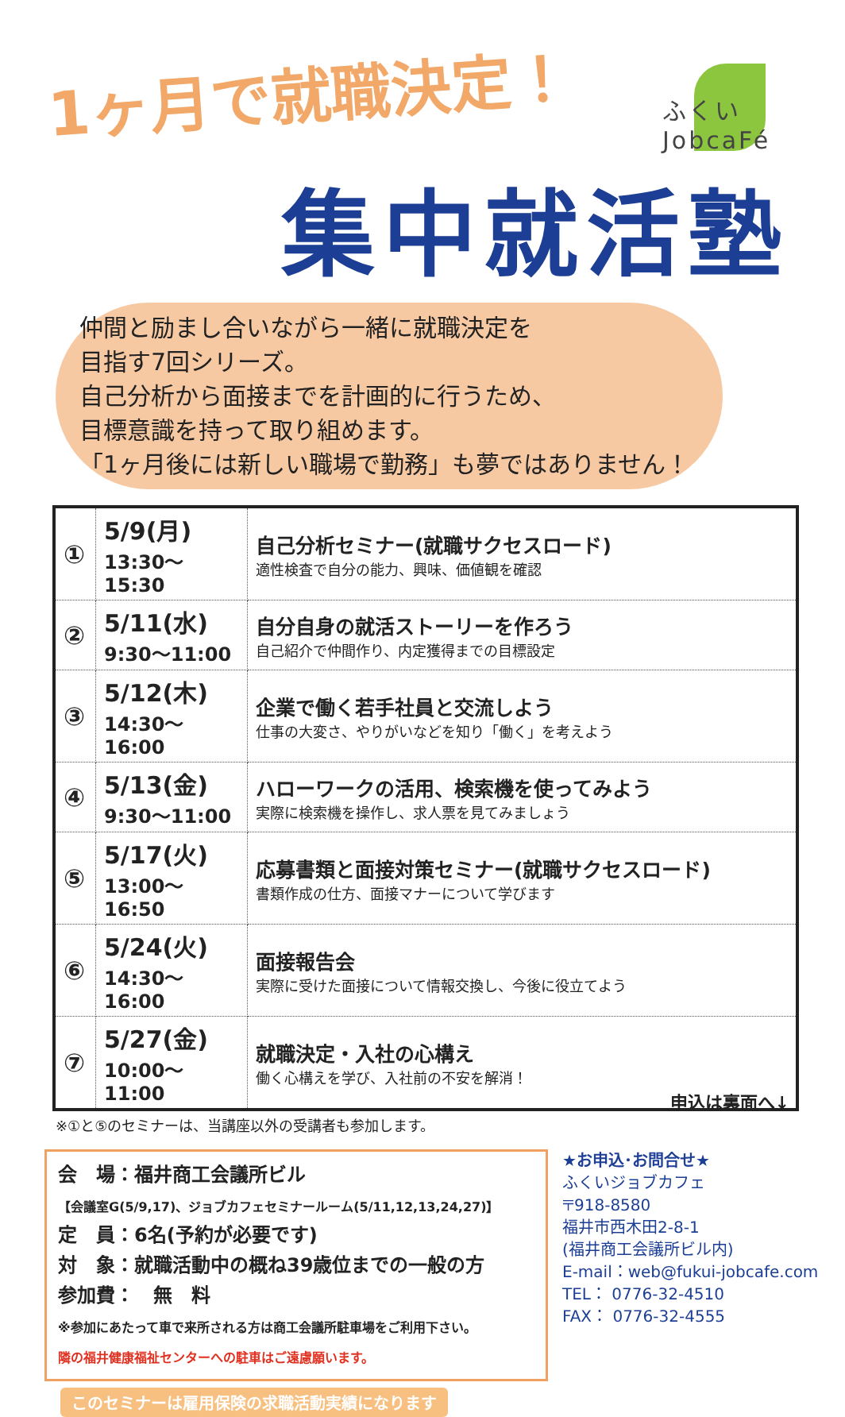1ヶ月で就職決定！
ふくい JobcaFé
集中就活塾
仲間と励まし合いながら一緒に就職決定を
目指す7回シリーズ。
自己分析から面接までを計画的に行うため、
目標意識を持って取り組めます。
「1ヶ月後には新しい職場で勤務」も夢ではありません！
| ① | 5/9(月) 13:30～15:30 | 自己分析セミナー(就職サクセスロード) 適性検査で自分の能力、興味、価値観を確認 |
| ② | 5/11(水) 9:30～11:00 | 自分自身の就活ストーリーを作ろう 自己紹介で仲間作り、内定獲得までの目標設定 |
| ③ | 5/12(木) 14:30～16:00 | 企業で働く若手社員と交流しよう 仕事の大変さ、やりがいなどを知り「働く」を考えよう |
| ④ | 5/13(金) 9:30～11:00 | ハローワークの活用、検索機を使ってみよう 実際に検索機を操作し、求人票を見てみましょう |
| ⑤ | 5/17(火) 13:00～16:50 | 応募書類と面接対策セミナー(就職サクセスロード) 書類作成の仕方、面接マナーについて学びます |
| ⑥ | 5/24(火) 14:30～16:00 | 面接報告会 実際に受けた面接について情報交換し、今後に役立てよう |
| ⑦ | 5/27(金) 10:00～11:00 | 就職決定・入社の心構え 働く心構えを学び、入社前の不安を解消！ |
※①と⑤のセミナーは、当講座以外の受講者も参加します。
会　場：福井商工会議所ビル
【会議室G(5/9,17)、ジョブカフェセミナールーム(5/11,12,13,24,27)】
定　員：6名(予約が必要です)
対　象：就職活動中の概ね39歳位までの一般の方
参加費：　無　料
※参加にあたって車で来所される方は商工会議所駐車場をご利用下さい。
隣の福井健康福祉センターへの駐車はご遠慮願います。
★お申込･お問合せ★
ふくいジョブカフェ
〒918-8580
福井市西木田2-8-1
(福井商工会議所ビル内)
E-mail：web@fukui-jobcafe.com
TEL： 0776-32-4510
FAX： 0776-32-4555
このセミナーは雇用保険の求職活動実績になります
申込は裏面へ↓